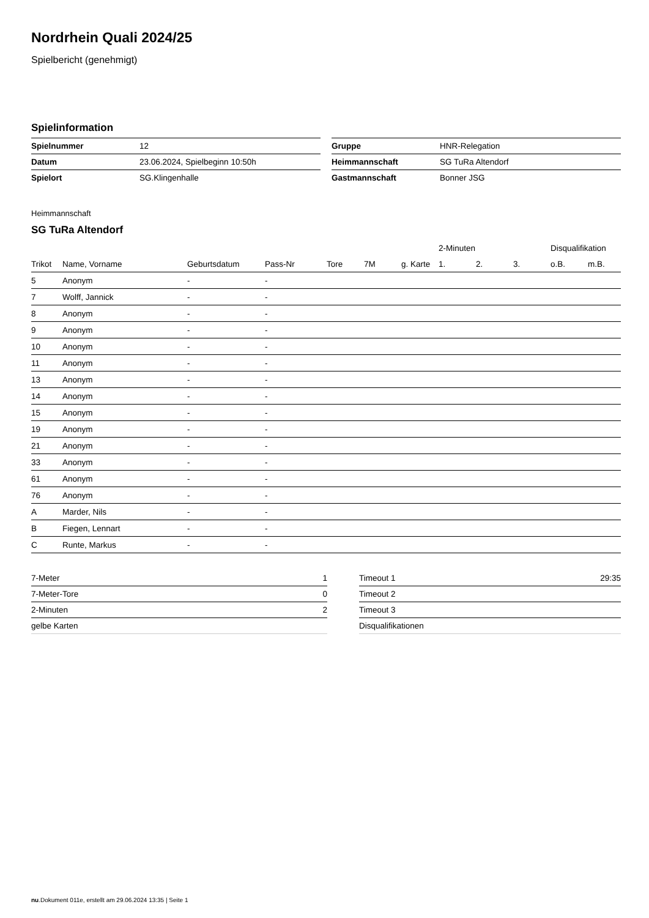Nordrhein Quali 2024/25
Spielbericht (genehmigt)
Spielinformation
| Spielnummer | 12 |
| Datum | 23.06.2024, Spielbeginn 10:50h |
| Spielort | SG.Klingenhalle |
| Gruppe | HNR-Relegation |
| Heimmannschaft | SG TuRa Altendorf |
| Gastmannschaft | Bonner JSG |
Heimmannschaft
SG TuRa Altendorf
| | | | | | | | 2-Minuten | | | Disqualifikation | |
| --- | --- | --- | --- | --- | --- | --- | --- | --- | --- | --- | --- |
| Trikot | Name, Vorname | Geburtsdatum | Pass-Nr | Tore | 7M | g. Karte | 1. | 2. | 3. | o.B. | m.B. |
| 5 | Anonym | - | - | | | | | | | | |
| 7 | Wolff, Jannick | - | - | | | | | | | | |
| 8 | Anonym | - | - | | | | | | | | |
| 9 | Anonym | - | - | | | | | | | | |
| 10 | Anonym | - | - | | | | | | | | |
| 11 | Anonym | - | - | | | | | | | | |
| 13 | Anonym | - | - | | | | | | | | |
| 14 | Anonym | - | - | | | | | | | | |
| 15 | Anonym | - | - | | | | | | | | |
| 19 | Anonym | - | - | | | | | | | | |
| 21 | Anonym | - | - | | | | | | | | |
| 33 | Anonym | - | - | | | | | | | | |
| 61 | Anonym | - | - | | | | | | | | |
| 76 | Anonym | - | - | | | | | | | | |
| A | Marder, Nils | - | - | | | | | | | | |
| B | Fiegen, Lennart | - | - | | | | | | | | |
| C | Runte, Markus | - | - | | | | | | | | |
| 7-Meter | 1 |
| 7-Meter-Tore | 0 |
| 2-Minuten | 2 |
| gelbe Karten | |
| Timeout 1 | 29:35 |
| Timeout 2 | |
| Timeout 3 | |
| Disqualifikationen | |
nu.Dokument 011e, erstellt am 29.06.2024 13:35 | Seite 1